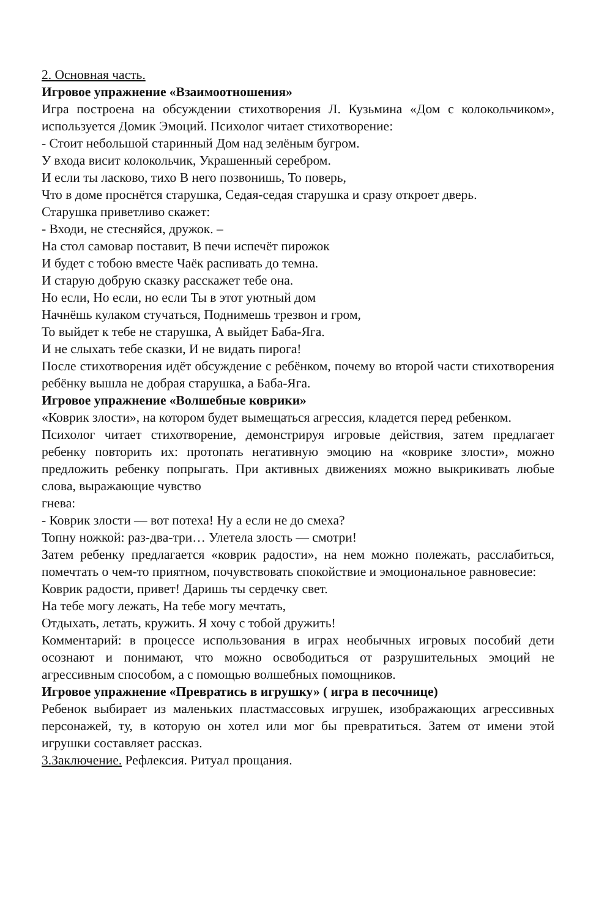2. Основная часть.
Игровое упражнение «Взаимоотношения»
Игра построена на обсуждении стихотворения Л. Кузьмина «Дом с колокольчиком», используется Домик Эмоций. Психолог читает стихотворение:
- Стоит небольшой старинный Дом над зелёным бугром.
У входа висит колокольчик, Украшенный серебром.
И если ты ласково, тихо В него позвонишь, То поверь,
Что в доме проснётся старушка, Седая-седая старушка и сразу откроет дверь.
Старушка приветливо скажет:
- Входи, не стесняйся, дружок. –
На стол самовар поставит, В печи испечёт пирожок
И будет с тобою вместе Чаёк распивать до темна.
И старую добрую сказку расскажет тебе она.
Но если, Но если, но если Ты в этот уютный дом
Начнёшь кулаком стучаться, Поднимешь трезвон и гром,
То выйдет к тебе не старушка, А выйдет Баба-Яга.
И не слыхать тебе сказки, И не видать пирога!
После стихотворения идёт обсуждение с ребёнком, почему во второй части стихотворения ребёнку вышла не добрая старушка, а Баба-Яга.
Игровое упражнение «Волшебные коврики»
«Коврик злости», на котором будет вымещаться агрессия, кладется перед ребенком.
Психолог читает стихотворение, демонстрируя игровые действия, затем предлагает ребенку повторить их: протопать негативную эмоцию на «коврике злости», можно предложить ребенку попрыгать. При активных движениях можно выкрикивать любые слова, выражающие чувство
гнева:
- Коврик злости — вот потеха! Ну а если не до смеха?
Топну ножкой: раз-два-три… Улетела злость — смотри!
Затем ребенку предлагается «коврик радости», на нем можно полежать, расслабиться, помечтать о чем-то приятном, почувствовать спокойствие и эмоциональное равновесие:
Коврик радости, привет! Даришь ты сердечку свет.
На тебе могу лежать, На тебе могу мечтать,
Отдыхать, летать, кружить. Я хочу с тобой дружить!
Комментарий: в процессе использования в играх необычных игровых пособий дети осознают и понимают, что можно освободиться от разрушительных эмоций не агрессивным способом, а с помощью волшебных помощников.
Игровое упражнение «Превратись в игрушку» ( игра в песочнице)
Ребенок выбирает из маленьких пластмассовых игрушек, изображающих агрессивных персонажей, ту, в которую он хотел или мог бы превратиться. Затем от имени этой игрушки составляет рассказ.
3.Заключение. Рефлексия. Ритуал прощания.